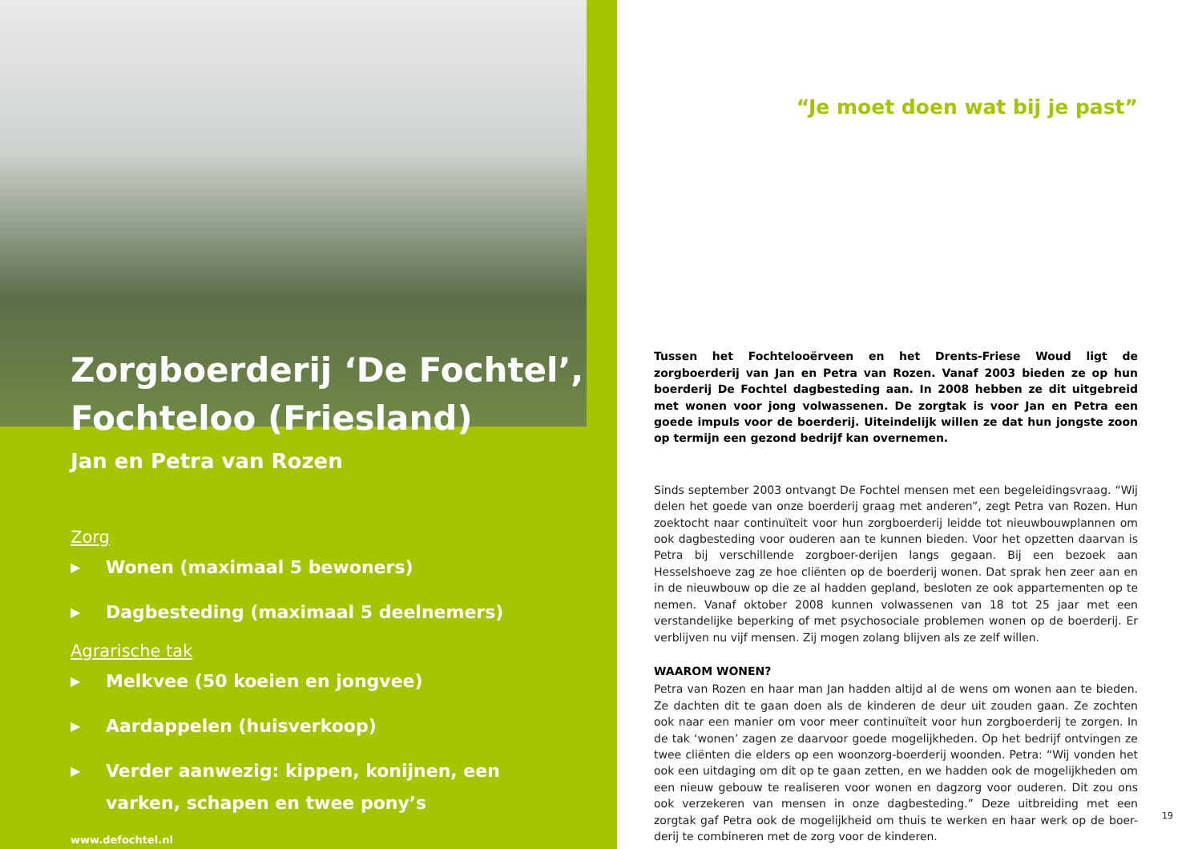Zorgboerderij ‘De Fochtel’,
Fochteloo (Friesland)
Jan en Petra van Rozen
Zorg
▶ Wonen (maximaal 5 bewoners)
▶ Dagbesteding (maximaal 5 deelnemers)
Agrarische tak
▶ Melkvee (50 koeien en jongvee)
▶ Aardappelen (huisverkoop)
▶ Verder aanwezig: kippen, konijnen, een varken, schapen en twee pony’s
www.defochtel.nl
“Je moet doen wat bij je past”
Tussen het Fochtelooërveen en het Drents-Friese Woud ligt de zorgboerderij van Jan en Petra van Rozen. Vanaf 2003 bieden ze op hun boerderij De Fochtel dagbesteding aan. In 2008 hebben ze dit uitgebreid met wonen voor jong volwassenen. De zorgtak is voor Jan en Petra een goede impuls voor de boerderij. Uiteindelijk willen ze dat hun jongste zoon op termijn een gezond bedrijf kan overnemen.
Sinds september 2003 ontvangt De Fochtel mensen met een begeleidingsvraag. “Wij delen het goede van onze boerderij graag met anderen”, zegt Petra van Rozen. Hun zoektocht naar continuïteit voor hun zorgboerderij leidde tot nieuwbouwplannen om ook dagbesteding voor ouderen aan te kunnen bieden. Voor het opzetten daarvan is Petra bij verschillende zorgboer-derijen langs gegaan. Bij een bezoek aan Hesselshoeve zag ze hoe cliënten op de boerderij wonen. Dat sprak hen zeer aan en in de nieuwbouw op die ze al hadden gepland, besloten ze ook appartementen op te nemen. Vanaf oktober 2008 kunnen volwassenen van 18 tot 25 jaar met een verstandelijke beperking of met psychosociale problemen wonen op de boerderij. Er verblijven nu vijf mensen. Zij mogen zolang blijven als ze zelf willen.
WAAROM WONEN?
Petra van Rozen en haar man Jan hadden altijd al de wens om wonen aan te bieden. Ze dachten dit te gaan doen als de kinderen de deur uit zouden gaan. Ze zochten ook naar een manier om voor meer continuïteit voor hun zorgboerderij te zorgen. In de tak ‘wonen’ zagen ze daarvoor goede mogelijkheden. Op het bedrijf ontvingen ze twee cliënten die elders op een woonzorg-boerderij woonden. Petra: “Wij vonden het ook een uitdaging om dit op te gaan zetten, en we hadden ook de mogelijkheden om een nieuw gebouw te realiseren voor wonen en dagzorg voor ouderen. Dit zou ons ook verzekeren van mensen in onze dagbesteding.” Deze uitbreiding met een zorgtak gaf Petra ook de mogelijkheid om thuis te werken en haar werk op de boer-derij te combineren met de zorg voor de kinderen.
19